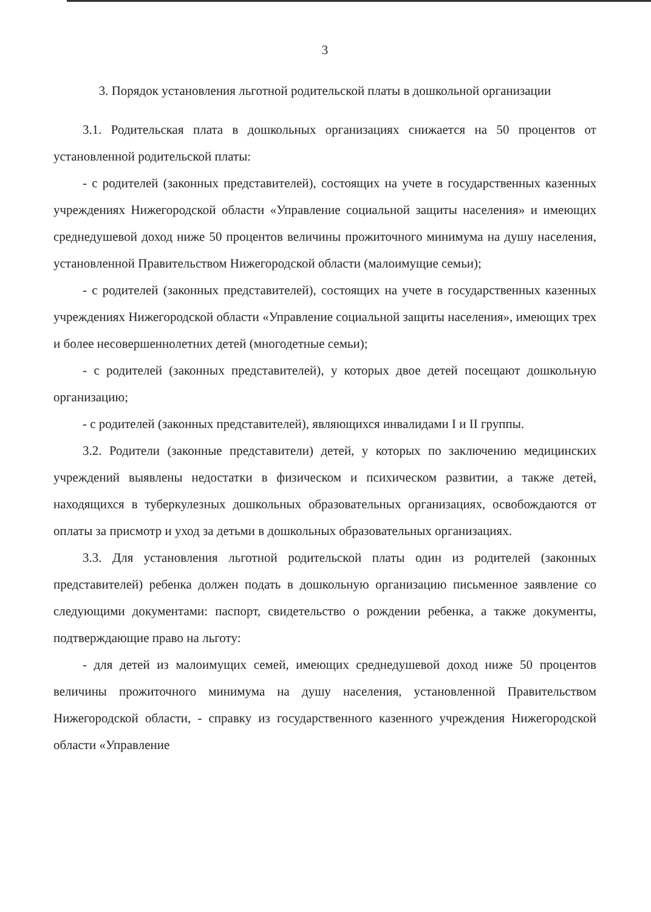3
3. Порядок установления льготной родительской платы в дошкольной организации
3.1. Родительская плата в дошкольных организациях снижается на 50 процентов от установленной родительской платы:
- с родителей (законных представителей), состоящих на учете в государственных казенных учреждениях Нижегородской области «Управление социальной защиты населения» и имеющих среднедушевой доход ниже 50 процентов величины прожиточного минимума на душу населения, установленной Правительством Нижегородской области (малоимущие семьи);
- с родителей (законных представителей), состоящих на учете в государственных казенных учреждениях Нижегородской области «Управление социальной защиты населения», имеющих трех и более несовершеннолетних детей (многодетные семьи);
- с родителей (законных представителей), у которых двое детей посещают дошкольную организацию;
- с родителей (законных представителей), являющихся инвалидами I и II группы.
3.2. Родители (законные представители) детей, у которых по заключению медицинских учреждений выявлены недостатки в физическом и психическом развитии, а также детей, находящихся в туберкулезных дошкольных образовательных организациях, освобождаются от оплаты за присмотр и уход за детьми в дошкольных образовательных организациях.
3.3. Для установления льготной родительской платы один из родителей (законных представителей) ребенка должен подать в дошкольную организацию письменное заявление со следующими документами: паспорт, свидетельство о рождении ребенка, а также документы, подтверждающие право на льготу:
- для детей из малоимущих семей, имеющих среднедушевой доход ниже 50 процентов величины прожиточного минимума на душу населения, установленной Правительством Нижегородской области, - справку из государственного казенного учреждения Нижегородской области «Управление